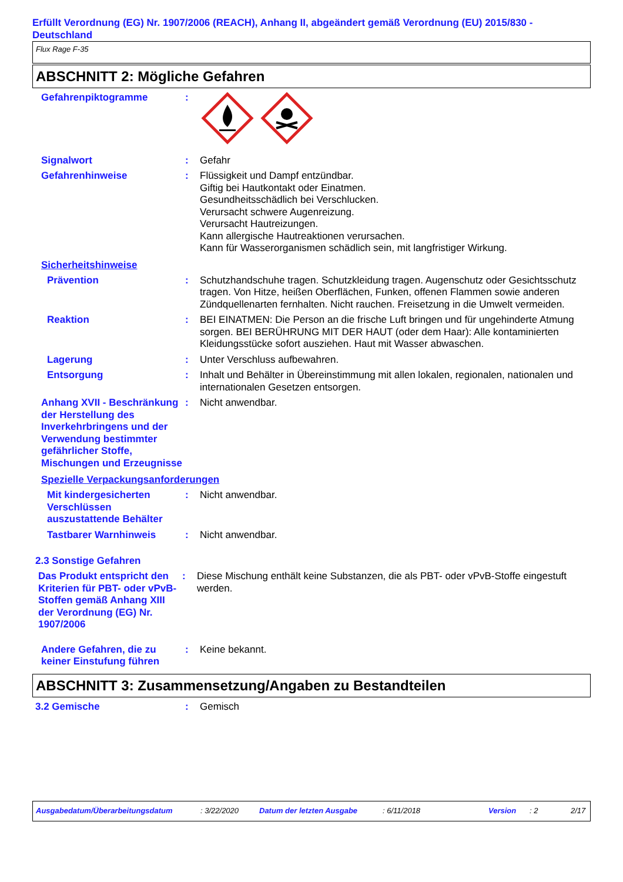Erfüllt Verordnung (EG) Nr. 1907/2006 (REACH), Anhang II, abgeändert gemäß Verordnung (EU) 2015/830 - Deutschland
Flux Rage F-35
ABSCHNITT 2: Mögliche Gefahren
Gefahrenpiktogramme :
Signalwort : Gefahr
Gefahrenhinweise : Flüssigkeit und Dampf entzündbar.
Giftig bei Hautkontakt oder Einatmen.
Gesundheitsschädlich bei Verschlucken.
Verursacht schwere Augenreizung.
Verursacht Hautreizungen.
Kann allergische Hautreaktionen verursachen.
Kann für Wasserorganismen schädlich sein, mit langfristiger Wirkung.
Sicherheitshinweise
Prävention : Schutzhandschuhe tragen. Schutzkleidung tragen. Augenschutz oder Gesichtsschutz tragen. Von Hitze, heißen Oberflächen, Funken, offenen Flammen sowie anderen Zündquellenarten fernhalten. Nicht rauchen. Freisetzung in die Umwelt vermeiden.
Reaktion : BEI EINATMEN: Die Person an die frische Luft bringen und für ungehinderte Atmung sorgen. BEI BERÜHRUNG MIT DER HAUT (oder dem Haar): Alle kontaminierten Kleidungsstücke sofort ausziehen. Haut mit Wasser abwaschen.
Lagerung : Unter Verschluss aufbewahren.
Entsorgung : Inhalt und Behälter in Übereinstimmung mit allen lokalen, regionalen, nationalen und internationalen Gesetzen entsorgen.
Anhang XVII - Beschränkung der Herstellung des Inverkehrbringens und der Verwendung bestimmter gefährlicher Stoffe, Mischungen und Erzeugnisse
: Nicht anwendbar.
Spezielle Verpackungsanforderungen
Mit kindergesicherten Verschlüssen auszustattende Behälter
: Nicht anwendbar.
Tastbarer Warnhinweis : Nicht anwendbar.
2.3 Sonstige Gefahren
Das Produkt entspricht den Kriterien für PBT- oder vPvB-Stoffen gemäß Anhang XIII der Verordnung (EG) Nr. 1907/2006
: Diese Mischung enthält keine Substanzen, die als PBT- oder vPvB-Stoffe eingestuft werden.
Andere Gefahren, die zu keiner Einstufung führen
: Keine bekannt.
ABSCHNITT 3: Zusammensetzung/Angaben zu Bestandteilen
3.2 Gemische : Gemisch
Ausgabedatum/Überarbeitungsdatum: 3/22/2020 Datum der letzten Ausgabe: 6/11/2018 Version: 2 2/17